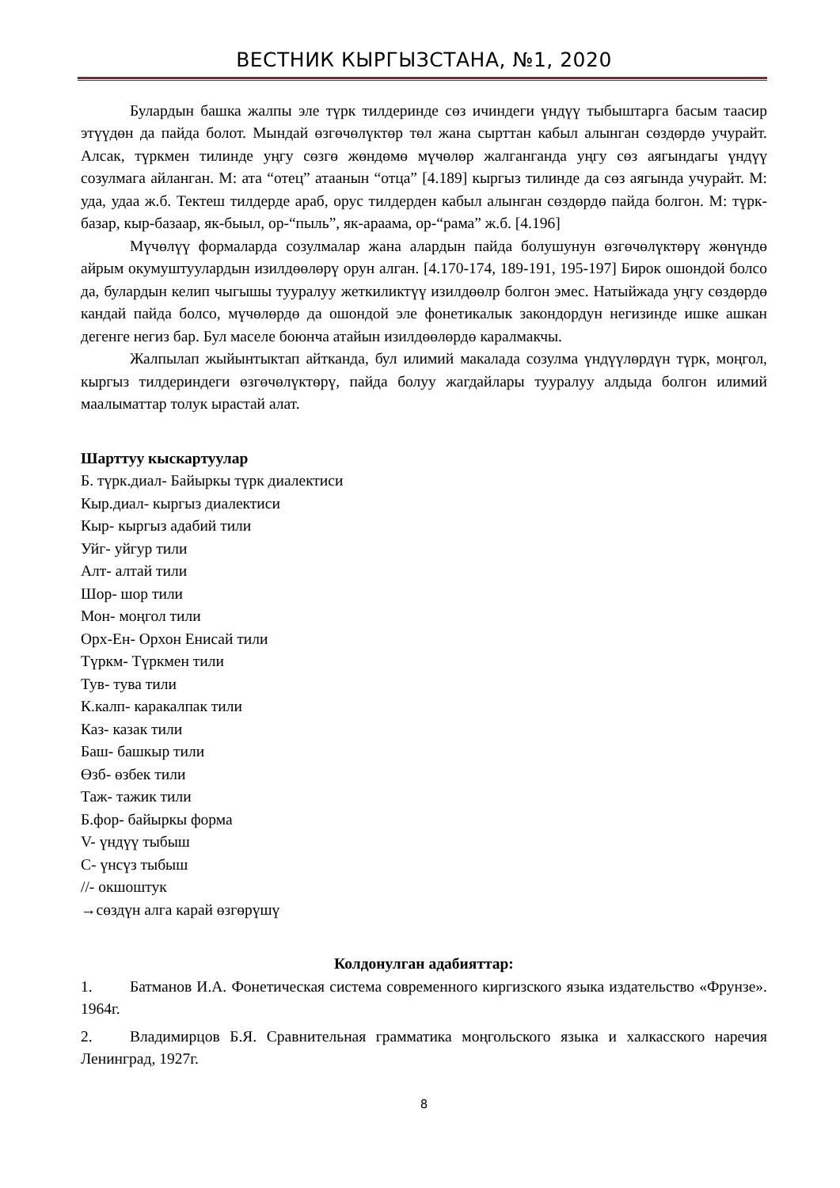ВЕСТНИК КЫРГЫЗСТАНА, №1, 2020
Булардын башка жалпы эле түрк тилдеринде сөз ичиндеги үндүү тыбыштарга басым таасир этүүдөн да пайда болот. Мындай өзгөчөлүктөр төл жана сырттан кабыл алынган сөздөрдө учурайт. Алсак, түркмен тилинде уңгу сөзгө жөндөмө мүчөлөр жалганганда уңгу сөз аягындагы үндүү созулмага айланган. М: ата “отец” атаанын “отца” [4.189] кыргыз тилинде да сөз аягында учурайт. М: уда, удаа ж.б. Тектеш тилдерде араб, орус тилдерден кабыл алынган сөздөрдө пайда болгон. М: түрк-базар, кыр-базаар, як-быыл, ор-“пыль”, як-араама, ор-“рама” ж.б. [4.196]
Мүчөлүү формаларда созулмалар жана алардын пайда болушунун өзгөчөлүктөрү жөнүндө айрым окумуштуулардын изилдөөлөрү орун алган. [4.170-174, 189-191, 195-197] Бирок ошондой болсо да, булардын келип чыгышы тууралуу жеткиликтүү изилдөөлр болгон эмес. Натыйжада уңгу сөздөрдө кандай пайда болсо, мүчөлөрдө да ошондой эле фонетикалык закондордун негизинде ишке ашкан дегенге негиз бар. Бул маселе боюнча атайын изилдөөлөрдө каралмакчы.
Жалпылап жыйынтыктап айтканда, бул илимий макалада созулма үндүүлөрдүн түрк, моңгол, кыргыз тилдериндеги өзгөчөлүктөрү, пайда болуу жагдайлары тууралуу алдыда болгон илимий маалыматтар толук ырастай алат.
Шарттуу кыскартуулар
Б. түрк.диал- Байыркы түрк диалектиси
Кыр.диал- кыргыз диалектиси
Кыр- кыргыз адабий тили
Уйг- уйгур тили
Алт- алтай тили
Шор- шор тили
Мон- моңгол тили
Орх-Ен- Орхон Енисай тили
Түркм- Түркмен тили
Тув- тува тили
К.калп- каракалпак тили
Каз- казак тили
Баш- башкыр тили
Өзб- өзбек тили
Таж- тажик тили
Б.фор- байыркы форма
V- үндүү тыбыш
C- үнсүз тыбыш
//- окшоштук
→сөздүн алга карай өзгөрүшү
Колдонулган адабияттар:
1. Батманов И.А. Фонетическая система современного киргизского языка издательство «Фрунзе». 1964г.
2. Владимирцов Б.Я. Сравнительная грамматика моңгольского языка и халкасского наречия Ленинград, 1927г.
8